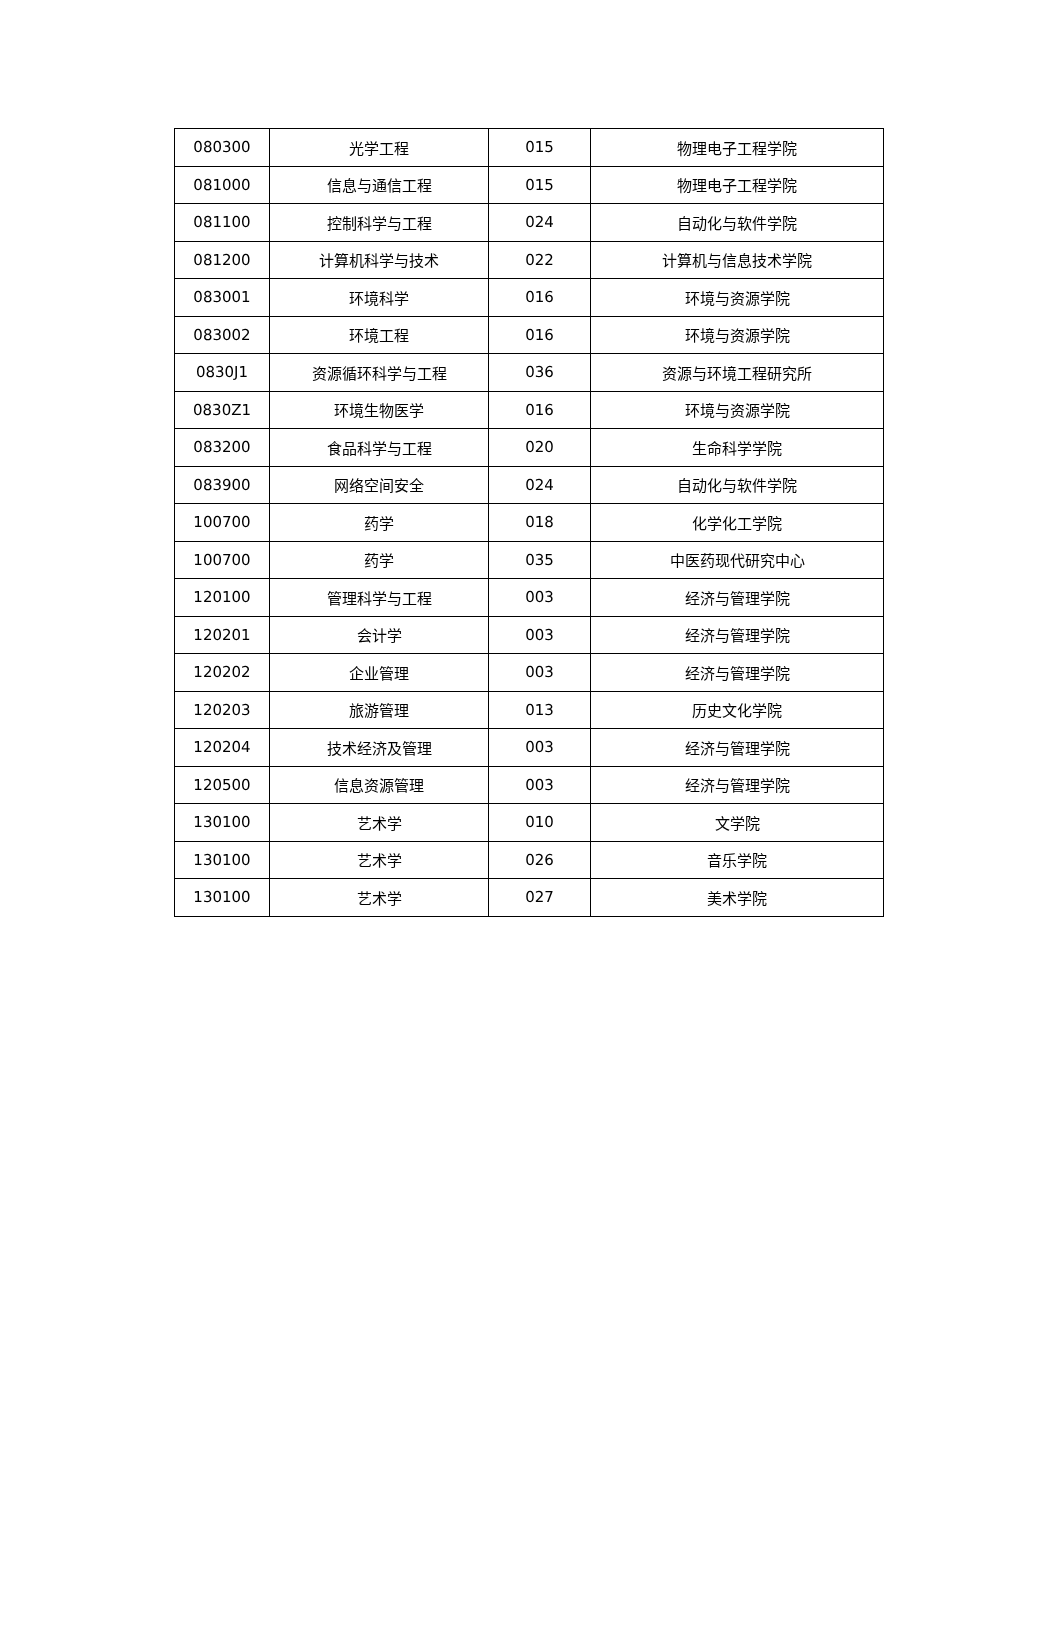| 080300 | 光学工程 | 015 | 物理电子工程学院 |
| 081000 | 信息与通信工程 | 015 | 物理电子工程学院 |
| 081100 | 控制科学与工程 | 024 | 自动化与软件学院 |
| 081200 | 计算机科学与技术 | 022 | 计算机与信息技术学院 |
| 083001 | 环境科学 | 016 | 环境与资源学院 |
| 083002 | 环境工程 | 016 | 环境与资源学院 |
| 0830J1 | 资源循环科学与工程 | 036 | 资源与环境工程研究所 |
| 0830Z1 | 环境生物医学 | 016 | 环境与资源学院 |
| 083200 | 食品科学与工程 | 020 | 生命科学学院 |
| 083900 | 网络空间安全 | 024 | 自动化与软件学院 |
| 100700 | 药学 | 018 | 化学化工学院 |
| 100700 | 药学 | 035 | 中医药现代研究中心 |
| 120100 | 管理科学与工程 | 003 | 经济与管理学院 |
| 120201 | 会计学 | 003 | 经济与管理学院 |
| 120202 | 企业管理 | 003 | 经济与管理学院 |
| 120203 | 旅游管理 | 013 | 历史文化学院 |
| 120204 | 技术经济及管理 | 003 | 经济与管理学院 |
| 120500 | 信息资源管理 | 003 | 经济与管理学院 |
| 130100 | 艺术学 | 010 | 文学院 |
| 130100 | 艺术学 | 026 | 音乐学院 |
| 130100 | 艺术学 | 027 | 美术学院 |